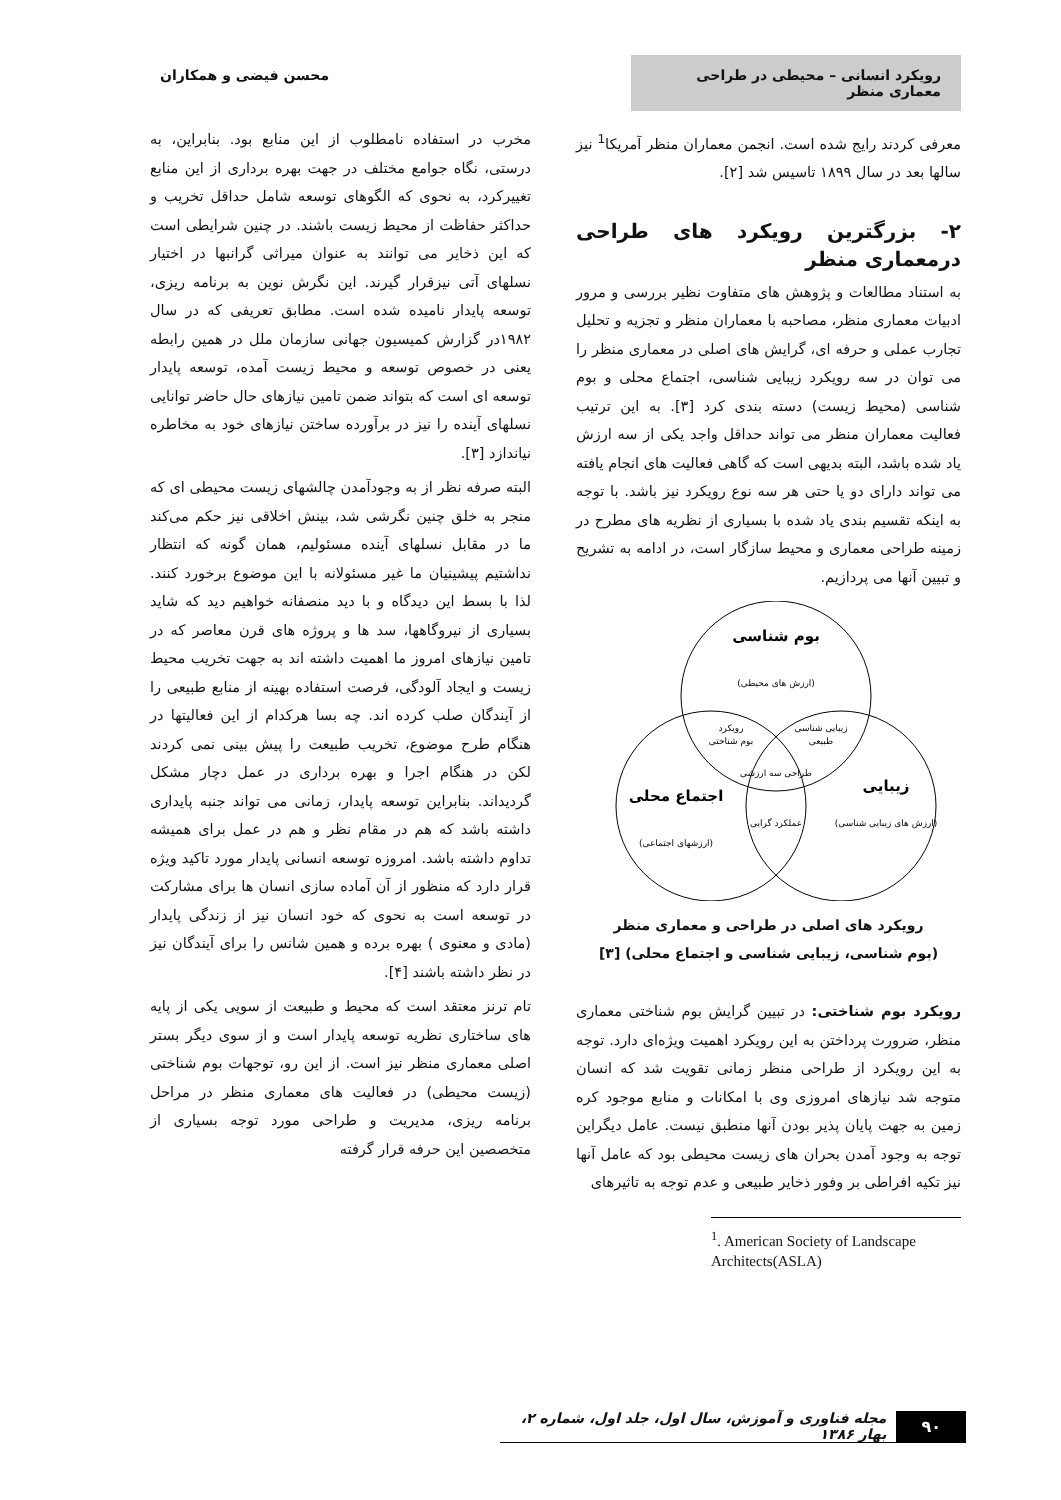رویکرد انسانی – محیطی در طراحی معماری منظر
محسن فیضی و همکاران
معرفی کردند رایج شده است. انجمن معماران منظر آمریکا<sup>1</sup> نیز سالها بعد در سال ۱۸۹۹ تاسیس شد [۲].
۲- بزرگترین رویکرد های طراحی درمعماری منظر
به استناد مطالعات و پژوهش های متفاوت نظیر بررسی و مرور ادبیات معماری منظر، مصاحبه با معماران منظر و تجزیه و تحلیل تجارب عملی و حرفه ای، گرایش های اصلی در معماری منظر را می توان در سه رویکرد زیبایی شناسی، اجتماع محلی و بوم شناسی (محیط زیست) دسته بندی کرد [۳]. به این ترتیب فعالیت معماران منظر می تواند حداقل واجد یکی از سه ارزش یاد شده باشد، البته بدیهی است که گاهی فعالیت های انجام یافته می تواند دارای دو یا حتی هر سه نوع رویکرد نیز باشد. با توجه به اینکه تقسیم بندی یاد شده با بسیاری از نظریه های مطرح در زمینه طراحی معماری و محیط سازگار است، در ادامه به تشریح و تبیین آنها می پردازیم.
بوم شناسی
(ارزش های محیطی)
رویکرد
بوم شناختی
زیبایی شناسی
طبیعی
طراحی سه ارزشی
عملکرد گرایی
اجتماع محلی
(ارزشهای اجتماعی)
زیبایی
(ارزش های زیبایی شناسی)
رویکرد های اصلی در طراحی و معماری منظر
(بوم شناسی، زیبایی شناسی و اجتماع محلی) [۳]
رویکرد بوم شناختی: در تبیین گرایش بوم شناختی معماری منظر، ضرورت پرداختن به این رویکرد اهمیت ویژه‌ای دارد. توجه به این رویکرد از طراحی منظر زمانی تقویت شد که انسان متوجه شد نیازهای امروزی وی با امکانات و منابع موجود کره زمین به جهت پایان پذیر بودن آنها منطبق نیست. عامل دیگراین توجه به وجود آمدن بحران های زیست محیطی بود که عامل آنها نیز تکیه افراطی بر وفور ذخایر طبیعی و عدم توجه به تاثیرهای
<sup>1</sup>. American Society of Landscape Architects(ASLA)
مخرب در استفاده نامطلوب از این منابع بود. بنابراین، به درستی، نگاه جوامع مختلف در جهت بهره برداری از این منابع تغییرکرد، به نحوی که الگوهای توسعه شامل حداقل تخریب و حداکثر حفاظت از محیط زیست باشند. در چنین شرایطی است که این ذخایر می توانند به عنوان میراثی گرانبها در اختیار نسلهای آتی نیزقرار گیرند. این نگرش نوین به برنامه ریزی، توسعه پایدار نامیده شده است. مطابق تعریفی که در سال ۱۹۸۲در گزارش کمیسیون جهانی سازمان ملل در همین رابطه یعنی در خصوص توسعه و محیط زیست آمده، توسعه پایدار توسعه ای است که بتواند ضمن تامین نیازهای حال حاضر توانایی نسلهای آینده را نیز در برآورده ساختن نیازهای خود به مخاطره نیاندازد [۳].
البته صرفه نظر از به وجودآمدن چالشهای زیست محیطی ای که منجر به خلق چنین نگرشی شد، بینش اخلاقی نیز حکم می‌کند ما در مقابل نسلهای آینده مسئولیم، همان گونه که انتظار نداشتیم پیشینیان ما غیر مسئولانه با این موضوع برخورد کنند. لذا با بسط این دیدگاه و با دید منصفانه خواهیم دید که شاید بسیاری از نیروگاهها، سد ها و پروژه های قرن معاصر که در تامین نیازهای امروز ما اهمیت داشته اند به جهت تخریب محیط زیست و ایجاد آلودگی، فرصت استفاده بهینه از منابع طبیعی را از آیندگان صلب کرده اند. چه بسا هرکدام از این فعالیتها در هنگام طرح موضوع، تخریب طبیعت را پیش بینی نمی کردند لکن در هنگام اجرا و بهره برداری در عمل دچار مشکل گردیداند. بنابراین توسعه پایدار، زمانی می تواند جنبه پایداری داشته باشد که هم در مقام نظر و هم در عمل برای همیشه تداوم داشته باشد. امروزه توسعه انسانی پایدار مورد تاکید ویژه قرار دارد که منظور از آن آماده سازی انسان ها برای مشارکت در توسعه است به نحوی که خود انسان نیز از زندگی پایدار (مادی و معنوی ) بهره برده و همین شانس را برای آیندگان نیز در نظر داشته باشند [۴].
تام ترنز معتقد است که محیط و طبیعت از سویی یکی از پایه های ساختاری نظریه توسعه پایدار است و از سوی دیگر بستر اصلی معماری منظر نیز است. از این رو، توجهات بوم شناختی (زیست محیطی) در فعالیت های معماری منظر در مراحل برنامه ریزی، مدیریت و طراحی مورد توجه بسیاری از متخصصین این حرفه قرار گرفته
۹۰
مجله فناوری و آموزش، سال اول، جلد اول، شماره ۲، بهار ۱۳۸۶